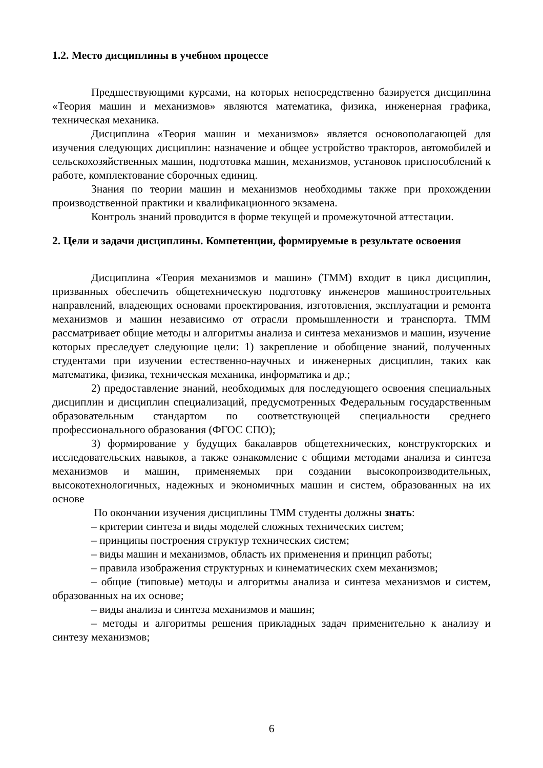1.2. Место дисциплины в учебном процессе
Предшествующими курсами, на которых непосредственно базируется дисциплина «Теория машин и механизмов» являются математика, физика, инженерная графика, техническая механика.
Дисциплина «Теория машин и механизмов» является основополагающей для изучения следующих дисциплин: назначение и общее устройство тракторов, автомобилей и сельскохозяйственных машин, подготовка машин, механизмов, установок приспособлений к работе, комплектование сборочных единиц.
Знания по теории машин и механизмов необходимы также при прохождении производственной практики и квалификационного экзамена.
Контроль знаний проводится в форме текущей и промежуточной аттестации.
2. Цели и задачи дисциплины. Компетенции, формируемые в результате освоения
Дисциплина «Теория механизмов и машин» (ТММ) входит в цикл дисциплин, призванных обеспечить общетехническую подготовку инженеров машиностроительных направлений, владеющих основами проектирования, изготовления, эксплуатации и ремонта механизмов и машин независимо от отрасли промышленности и транспорта. ТММ рассматривает общие методы и алгоритмы анализа и синтеза механизмов и машин, изучение которых преследует следующие цели: 1) закрепление и обобщение знаний, полученных студентами при изучении естественно-научных и инженерных дисциплин, таких как математика, физика, техническая механика, информатика и др.;
2) предоставление знаний, необходимых для последующего освоения специальных дисциплин и дисциплин специализаций, предусмотренных Федеральным государственным образовательным стандартом по соответствующей специальности среднего профессионального образования (ФГОС СПО);
3) формирование у будущих бакалавров общетехнических, конструкторских и исследовательских навыков, а также ознакомление с общими методами анализа и синтеза механизмов и машин, применяемых при создании высокопроизводительных, высокотехнологичных, надежных и экономичных машин и систем, образованных на их основе
По окончании изучения дисциплины ТММ студенты должны знать:
– критерии синтеза и виды моделей сложных технических систем;
– принципы построения структур технических систем;
– виды машин и механизмов, область их применения и принцип работы;
– правила изображения структурных и кинематических схем механизмов;
– общие (типовые) методы и алгоритмы анализа и синтеза механизмов и систем, образованных на их основе;
– виды анализа и синтеза механизмов и машин;
– методы и алгоритмы решения прикладных задач применительно к анализу и синтезу механизмов;
6